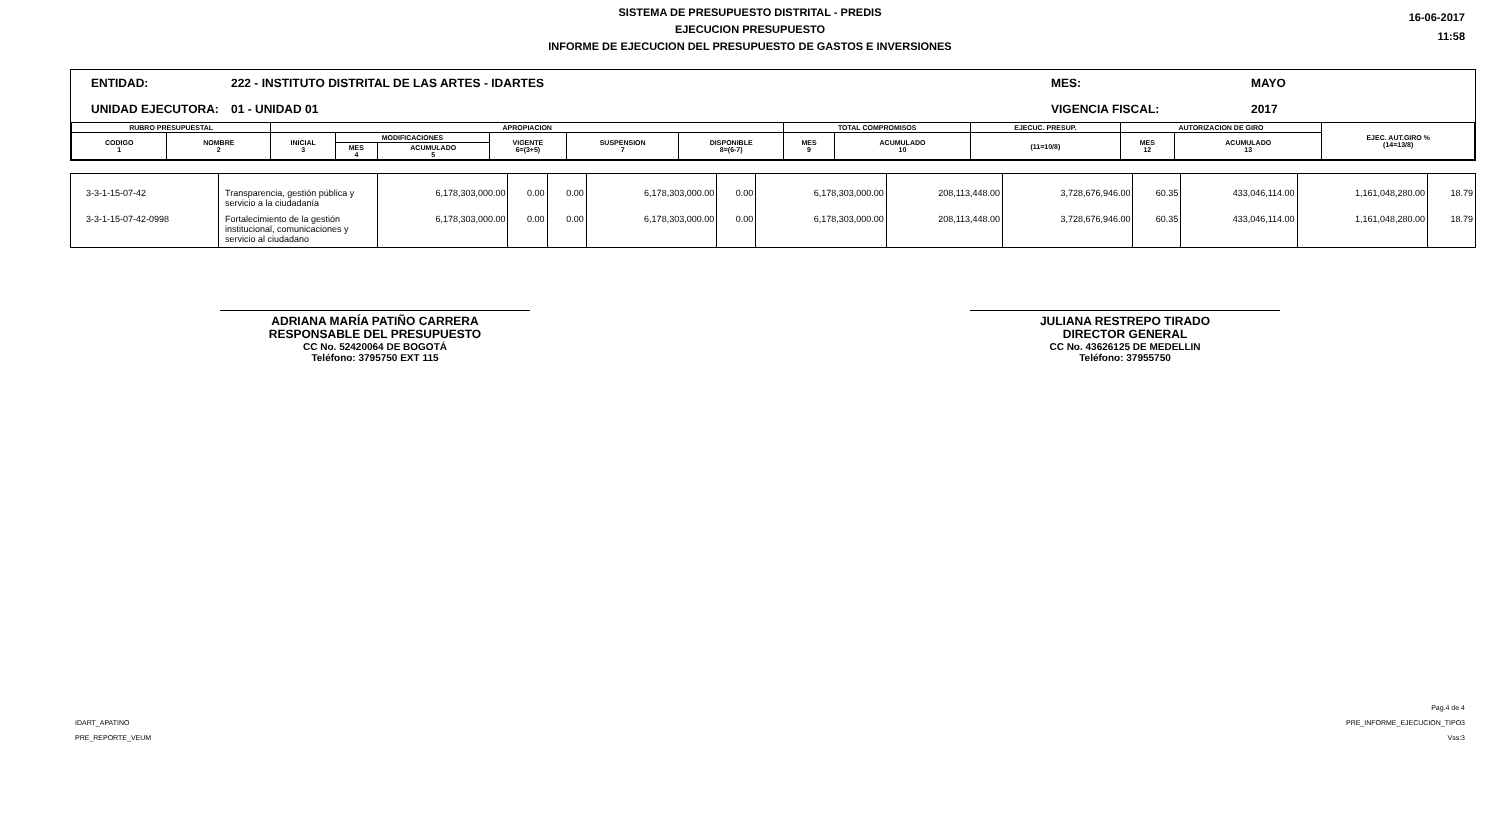SISTEMA DE PRESUPUESTO DISTRITAL - PREDIS
EJECUCION PRESUPUESTO
INFORME DE EJECUCION DEL PRESUPUESTO DE GASTOS E INVERSIONES
16-06-2017
11:58
ENTIDAD: 222 - INSTITUTO DISTRITAL DE LAS ARTES - IDARTES MES: MAYO
UNIDAD EJECUTORA: 01 - UNIDAD 01 VIGENCIA FISCAL: 2017
| RUBRO PRESUPUESTAL | | APROPIACION | | | | | | TOTAL COMPROMISOS | | EJECUC. PRESUP. | AUTORIZACION DE GIRO | | EJEC. AUT.GIRO % (14=13/8) |
| --- | --- | --- | --- | --- | --- | --- | --- | --- | --- | --- | --- | --- | --- |
| CODIGO 1 | NOMBRE 2 | INICIAL 3 | MODIFICACIONES | | VIGENTE 6=(3+5) | SUSPENSION 7 | DISPONIBLE 8=(6-7) | MES 9 | ACUMULADO 10 | (11=10/8) | MES 12 | ACUMULADO 13 | |
| | | | MES 4 | ACUMULADO 5 | | | | | | | | | |
| 3-3-1-15-07-42 | Transparencia, gestión pública y servicio a la ciudadanía | 6,178,303,000.00 | 0.00 | 0.00 | 6,178,303,000.00 | 0.00 | 6,178,303,000.00 | 208,113,448.00 | 3,728,676,946.00 | 60.35 | 433,046,114.00 | 1,161,048,280.00 | 18.79 |
| 3-3-1-15-07-42-0998 | Fortalecimiento de la gestión institucional, comunicaciones y servicio al ciudadano | 6,178,303,000.00 | 0.00 | 0.00 | 6,178,303,000.00 | 0.00 | 6,178,303,000.00 | 208,113,448.00 | 3,728,676,946.00 | 60.35 | 433,046,114.00 | 1,161,048,280.00 | 18.79 |
ADRIANA MARÍA PATIÑO CARRERA
RESPONSABLE DEL PRESUPUESTO
CC No. 52420064 DE BOGOTÁ
Teléfono: 3795750 EXT 115
JULIANA RESTREPO TIRADO
DIRECTOR GENERAL
CC No. 43626125 DE MEDELLIN
Teléfono: 37955750
IDART_APATINO
PRE_REPORTE_VEUM
Pag.4 de 4
PRE_INFORME_EJECUCION_TIPO3
Vss:3